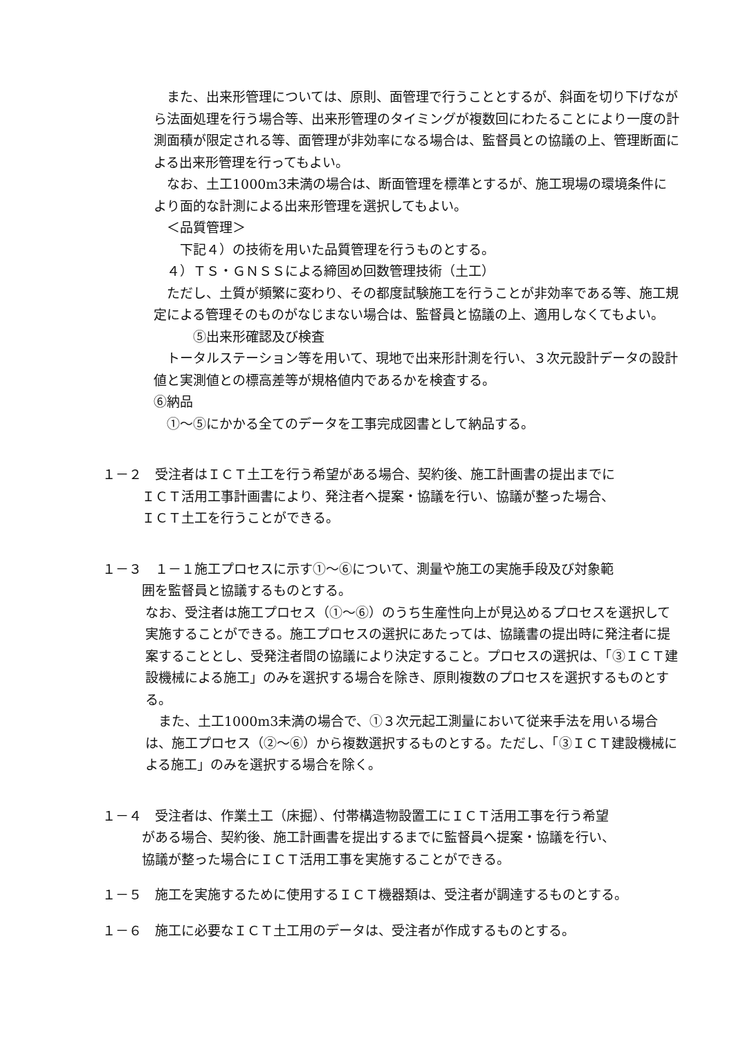また、出来形管理については、原則、面管理で行うこととするが、斜面を切り下げながら法面処理を行う場合等、出来形管理のタイミングが複数回にわたることにより一度の計測面積が限定される等、面管理が非効率になる場合は、監督員との協議の上、管理断面による出来形管理を行ってもよい。
　なお、土工1000m3未満の場合は、断面管理を標準とするが、施工現場の環境条件により面的な計測による出来形管理を選択してもよい。
　＜品質管理＞
　　下記４）の技術を用いた品質管理を行うものとする。
　４）ＴＳ・ＧＮＳＳによる締固め回数管理技術（土工）
　ただし、土質が頻繁に変わり、その都度試験施工を行うことが非効率である等、施工規定による管理そのものがなじまない場合は、監督員と協議の上、適用しなくてもよい。
　　　⑤出来形確認及び検査
　トータルステーション等を用いて、現地で出来形計測を行い、３次元設計データの設計値と実測値との標高差等が規格値内であるかを検査する。
⑥納品
　①～⑤にかかる全てのデータを工事完成図書として納品する。
１－２　受注者はＩＣＴ土工を行う希望がある場合、契約後、施工計画書の提出までに
　　　ＩＣＴ活用工事計画書により、発注者へ提案・協議を行い、協議が整った場合、
　　　ＩＣＴ土工を行うことができる。
１－３　１－１施工プロセスに示す①～⑥について、測量や施工の実施手段及び対象範
　　　囲を監督員と協議するものとする。
なお、受注者は施工プロセス（①～⑥）のうち生産性向上が見込めるプロセスを選択して実施することができる。施工プロセスの選択にあたっては、協議書の提出時に発注者に提案することとし、受発注者間の協議により決定すること。プロセスの選択は、「③ＩＣＴ建設機械による施工」のみを選択する場合を除き、原則複数のプロセスを選択するものとする。
　また、土工1000m3未満の場合で、①３次元起工測量において従来手法を用いる場合は、施工プロセス（②～⑥）から複数選択するものとする。ただし、「③ＩＣＴ建設機械による施工」のみを選択する場合を除く。
１－４　受注者は、作業土工（床掘）、付帯構造物設置工にＩＣＴ活用工事を行う希望
　　　がある場合、契約後、施工計画書を提出するまでに監督員へ提案・協議を行い、
　　　協議が整った場合にＩＣＴ活用工事を実施することができる。
１－５　施工を実施するために使用するＩＣＴ機器類は、受注者が調達するものとする。
１－６　施工に必要なＩＣＴ土工用のデータは、受注者が作成するものとする。